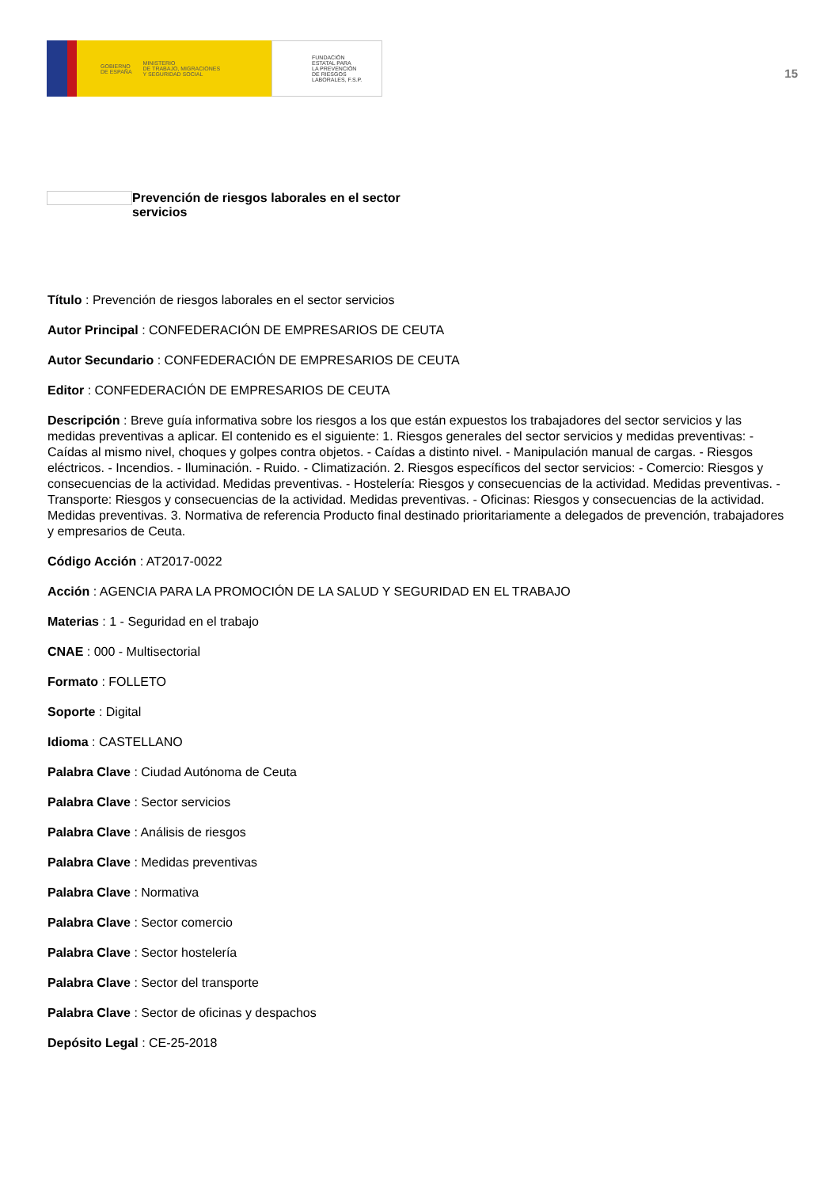GOBIERNO
DE ESPAÑA MINISTERIO
DE TRABAJO, MIGRACIONES
Y SEGURIDAD SOCIAL
FUNDACIÓN
ESTATAL PARA
LA PREVENCIÓN
DE RIESGOS
LABORALES, F.S.P.
15
Prevención de riesgos laborales en el sector servicios
Título : Prevención de riesgos laborales en el sector servicios
Autor Principal : CONFEDERACIÓN DE EMPRESARIOS DE CEUTA
Autor Secundario : CONFEDERACIÓN DE EMPRESARIOS DE CEUTA
Editor : CONFEDERACIÓN DE EMPRESARIOS DE CEUTA
Descripción : Breve guía informativa sobre los riesgos a los que están expuestos los trabajadores del sector servicios y las medidas preventivas a aplicar. El contenido es el siguiente: 1. Riesgos generales del sector servicios y medidas preventivas: - Caídas al mismo nivel, choques y golpes contra objetos. - Caídas a distinto nivel. - Manipulación manual de cargas. - Riesgos eléctricos. - Incendios. - Iluminación. - Ruido. - Climatización. 2. Riesgos específicos del sector servicios: - Comercio: Riesgos y consecuencias de la actividad. Medidas preventivas. - Hostelería: Riesgos y consecuencias de la actividad. Medidas preventivas. - Transporte: Riesgos y consecuencias de la actividad. Medidas preventivas. - Oficinas: Riesgos y consecuencias de la actividad. Medidas preventivas. 3. Normativa de referencia Producto final destinado prioritariamente a delegados de prevención, trabajadores y empresarios de Ceuta.
Código Acción : AT2017-0022
Acción : AGENCIA PARA LA PROMOCIÓN DE LA SALUD Y SEGURIDAD EN EL TRABAJO
Materias : 1 - Seguridad en el trabajo
CNAE : 000 - Multisectorial
Formato : FOLLETO
Soporte : Digital
Idioma : CASTELLANO
Palabra Clave : Ciudad Autónoma de Ceuta
Palabra Clave : Sector servicios
Palabra Clave : Análisis de riesgos
Palabra Clave : Medidas preventivas
Palabra Clave : Normativa
Palabra Clave : Sector comercio
Palabra Clave : Sector hostelería
Palabra Clave : Sector del transporte
Palabra Clave : Sector de oficinas y despachos
Depósito Legal : CE-25-2018